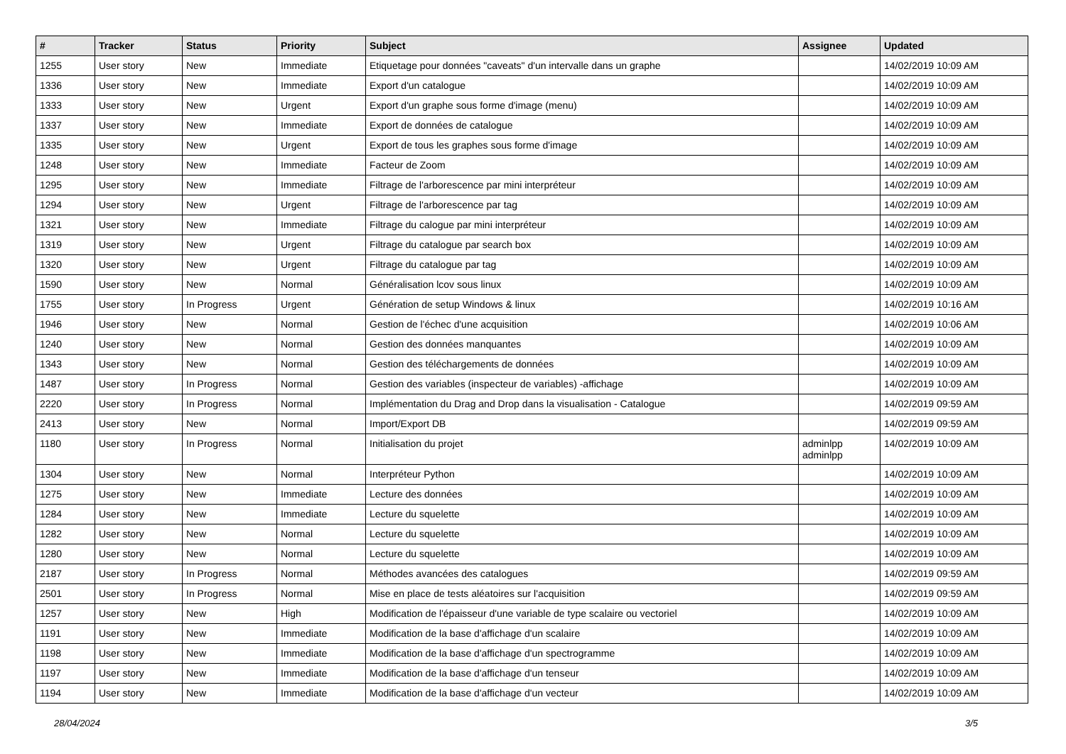| # | Tracker | Status | Priority | Subject | Assignee | Updated |
| --- | --- | --- | --- | --- | --- | --- |
| 1255 | User story | New | Immediate | Etiquetage pour données "caveats" d'un intervalle dans un graphe | | 14/02/2019 10:09 AM |
| 1336 | User story | New | Immediate | Export d'un catalogue | | 14/02/2019 10:09 AM |
| 1333 | User story | New | Urgent | Export d'un graphe sous forme d'image (menu) | | 14/02/2019 10:09 AM |
| 1337 | User story | New | Immediate | Export de données de catalogue | | 14/02/2019 10:09 AM |
| 1335 | User story | New | Urgent | Export de tous les graphes sous forme d'image | | 14/02/2019 10:09 AM |
| 1248 | User story | New | Immediate | Facteur de Zoom | | 14/02/2019 10:09 AM |
| 1295 | User story | New | Immediate | Filtrage de l'arborescence par mini interpréteur | | 14/02/2019 10:09 AM |
| 1294 | User story | New | Urgent | Filtrage de l'arborescence par tag | | 14/02/2019 10:09 AM |
| 1321 | User story | New | Immediate | Filtrage du calogue par mini interpréteur | | 14/02/2019 10:09 AM |
| 1319 | User story | New | Urgent | Filtrage du catalogue par search box | | 14/02/2019 10:09 AM |
| 1320 | User story | New | Urgent | Filtrage du catalogue par tag | | 14/02/2019 10:09 AM |
| 1590 | User story | New | Normal | Généralisation lcov sous linux | | 14/02/2019 10:09 AM |
| 1755 | User story | In Progress | Urgent | Génération de setup Windows & linux | | 14/02/2019 10:16 AM |
| 1946 | User story | New | Normal | Gestion de l'échec d'une acquisition | | 14/02/2019 10:06 AM |
| 1240 | User story | New | Normal | Gestion des données manquantes | | 14/02/2019 10:09 AM |
| 1343 | User story | New | Normal | Gestion des téléchargements de données | | 14/02/2019 10:09 AM |
| 1487 | User story | In Progress | Normal | Gestion des variables (inspecteur de variables) -affichage | | 14/02/2019 10:09 AM |
| 2220 | User story | In Progress | Normal | Implémentation du Drag and Drop dans la visualisation - Catalogue | | 14/02/2019 09:59 AM |
| 2413 | User story | New | Normal | Import/Export DB | | 14/02/2019 09:59 AM |
| 1180 | User story | In Progress | Normal | Initialisation du projet | adminlpp adminlpp | 14/02/2019 10:09 AM |
| 1304 | User story | New | Normal | Interpréteur Python | | 14/02/2019 10:09 AM |
| 1275 | User story | New | Immediate | Lecture des données | | 14/02/2019 10:09 AM |
| 1284 | User story | New | Immediate | Lecture du squelette | | 14/02/2019 10:09 AM |
| 1282 | User story | New | Normal | Lecture du squelette | | 14/02/2019 10:09 AM |
| 1280 | User story | New | Normal | Lecture du squelette | | 14/02/2019 10:09 AM |
| 2187 | User story | In Progress | Normal | Méthodes avancées des catalogues | | 14/02/2019 09:59 AM |
| 2501 | User story | In Progress | Normal | Mise en place de tests aléatoires sur l'acquisition | | 14/02/2019 09:59 AM |
| 1257 | User story | New | High | Modification de l'épaisseur d'une variable de type scalaire ou vectoriel | | 14/02/2019 10:09 AM |
| 1191 | User story | New | Immediate | Modification de la base d'affichage d'un scalaire | | 14/02/2019 10:09 AM |
| 1198 | User story | New | Immediate | Modification de la base d'affichage d'un spectrogramme | | 14/02/2019 10:09 AM |
| 1197 | User story | New | Immediate | Modification de la base d'affichage d'un tenseur | | 14/02/2019 10:09 AM |
| 1194 | User story | New | Immediate | Modification de la base d'affichage d'un vecteur | | 14/02/2019 10:09 AM |
28/04/2024 3/5